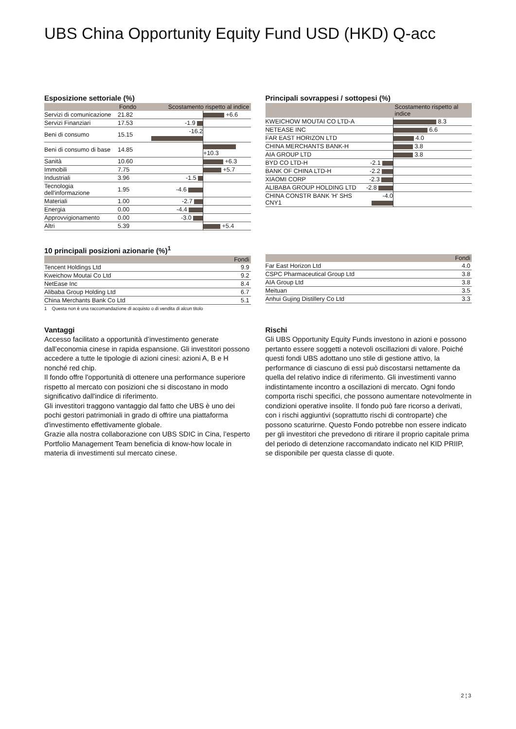UBS China Opportunity Equity Fund USD (HKD) Q-acc
Esposizione settoriale (%)
| | Fondo | Scostamento rispetto al indice | |
| --- | --- | --- | --- |
| Servizi di comunicazione | 21.82 | | +6.6 |
| Servizi Finanziari | 17.53 | -1.9 | |
| Beni di consumo | 15.15 | -16.2 | |
| Beni di consumo di base | 14.85 | | +10.3 |
| Sanità | 10.60 | | +6.3 |
| Immobili | 7.75 | | +5.7 |
| Industriali | 3.96 | -1.5 | |
| Tecnologia dell'informazione | 1.95 | -4.6 | |
| Materiali | 1.00 | -2.7 | |
| Energia | 0.00 | -4.4 | |
| Approvvigionamento | 0.00 | -3.0 | |
| Altri | 5.39 | | +5.4 |
Principali sovrappesi / sottopesi (%)
| | | Scostamento rispetto al indice |
| --- | --- | --- |
| KWEICHOW MOUTAI CO LTD-A | | 8.3 |
| NETEASE INC | | 6.6 |
| FAR EAST HORIZON LTD | | 4.0 |
| CHINA MERCHANTS BANK-H | | 3.8 |
| AIA GROUP LTD | | 3.8 |
| BYD CO LTD-H | -2.1 | |
| BANK OF CHINA LTD-H | -2.2 | |
| XIAOMI CORP | -2.3 | |
| ALIBABA GROUP HOLDING LTD | -2.8 | |
| CHINA CONSTR BANK 'H' SHS CNY1 | -4.0 | |
10 principali posizioni azionarie (%)<sup>1</sup>
| | Fondi |
| --- | --- |
| Tencent Holdings Ltd | 9.9 |
| Kweichow Moutai Co Ltd | 9.2 |
| NetEase Inc | 8.4 |
| Alibaba Group Holding Ltd | 6.7 |
| China Merchants Bank Co Ltd | 5.1 |
1 Questa non è una raccomandazione di acquisto o di vendita di alcun titolo
| | Fondi |
| --- | --- |
| Far East Horizon Ltd | 4.0 |
| CSPC Pharmaceutical Group Ltd | 3.8 |
| AIA Group Ltd | 3.8 |
| Meituan | 3.5 |
| Anhui Gujing Distillery Co Ltd | 3.3 |
Vantaggi
Accesso facilitato a opportunità d’investimento generate dall’economia cinese in rapida espansione. Gli investitori possono accedere a tutte le tipologie di azioni cinesi: azioni A, B e H nonché red chip.
Il fondo offre l'opportunità di ottenere una performance superiore rispetto al mercato con posizioni che si discostano in modo significativo dall'indice di riferimento.
Gli investitori traggono vantaggio dal fatto che UBS è uno dei pochi gestori patrimoniali in grado di offrire una piattaforma d'investimento effettivamente globale.
Grazie alla nostra collaborazione con UBS SDIC in Cina, l’esperto Portfolio Management Team beneficia di know-how locale in materia di investimenti sul mercato cinese.
Rischi
Gli UBS Opportunity Equity Funds investono in azioni e possono pertanto essere soggetti a notevoli oscillazioni di valore. Poiché questi fondi UBS adottano uno stile di gestione attivo, la performance di ciascuno di essi può discostarsi nettamente da quella del relativo indice di riferimento. Gli investimenti vanno indistintamente incontro a oscillazioni di mercato. Ogni fondo comporta rischi specifici, che possono aumentare notevolmente in condizioni operative insolite. Il fondo può fare ricorso a derivati, con i rischi aggiuntivi (soprattutto rischi di controparte) che possono scaturirne. Questo Fondo potrebbe non essere indicato per gli investitori che prevedono di ritirare il proprio capitale prima del periodo di detenzione raccomandato indicato nel KID PRIIP, se disponibile per questa classe di quote.
2 ¦ 3